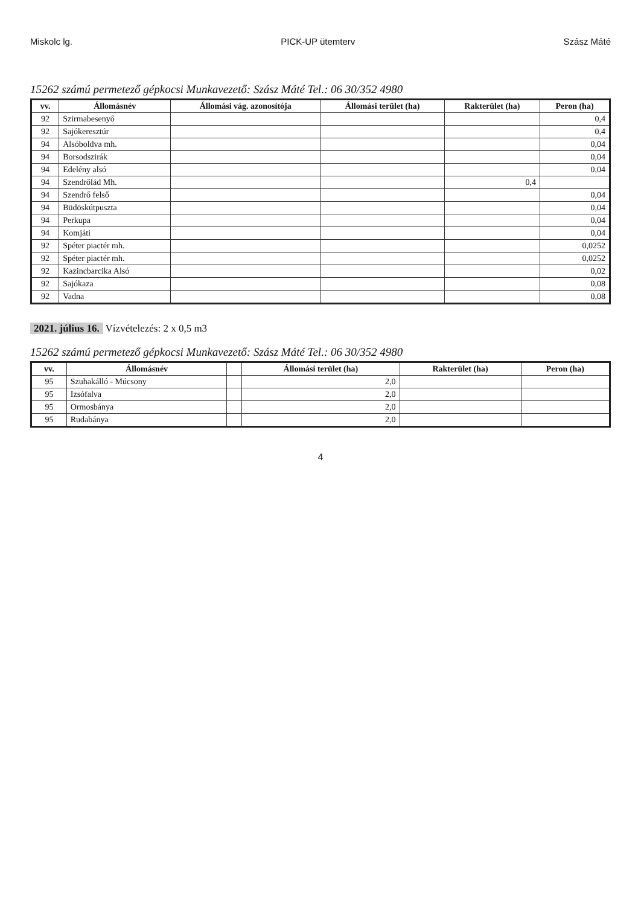Miskolc lg. PICK-UP ütemterv Szász Máté
15262 számú permetező gépkocsi Munkavezető: Szász Máté Tel.: 06 30/352 4980
| vv. | Állomásnév | Állomási vág. azonosítója | Állomási terület (ha) | Rakterület (ha) | Peron (ha) |
| --- | --- | --- | --- | --- | --- |
| 92 | Szirmabesenyő | | | | 0,4 |
| 92 | Sajókeresztúr | | | | 0,4 |
| 94 | Alsóboldva mh. | | | | 0,04 |
| 94 | Borsodszirák | | | | 0,04 |
| 94 | Edelény alsó | | | | 0,04 |
| 94 | Szendrőlád Mh. | | | 0,4 | |
| 94 | Szendrő felső | | | | 0,04 |
| 94 | Büdöskútpuszta | | | | 0,04 |
| 94 | Perkupa | | | | 0,04 |
| 94 | Komjáti | | | | 0,04 |
| 92 | Spéter piactér mh. | | | | 0,0252 |
| 92 | Spéter piactér mh. | | | | 0,0252 |
| 92 | Kazincbarcika Alsó | | | | 0,02 |
| 92 | Sajókaza | | | | 0,08 |
| 92 | Vadna | | | | 0,08 |
2021. július 16. Vízvételezés: 2 x 0,5 m3
15262 számú permetező gépkocsi Munkavezető: Szász Máté Tel.: 06 30/352 4980
| vv. | Állomásnév | | Állomási terület (ha) | Rakterület (ha) | Peron (ha) |
| --- | --- | --- | --- | --- | --- |
| 95 | Szuhakálló - Múcsony | | 2,0 | | |
| 95 | Izsófalva | | 2,0 | | |
| 95 | Ormosbánya | | 2,0 | | |
| 95 | Rudabánya | | 2,0 | | |
4